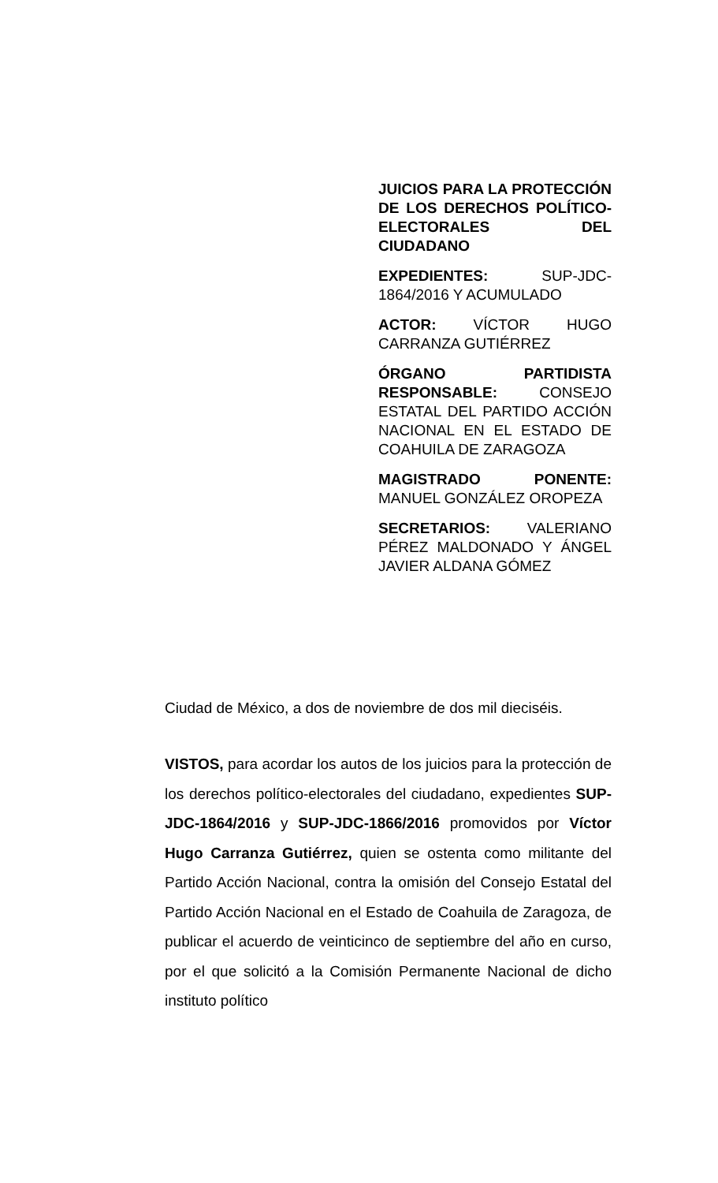JUICIOS PARA LA PROTECCIÓN DE LOS DERECHOS POLÍTICO-ELECTORALES DEL CIUDADANO
EXPEDIENTES: SUP-JDC-1864/2016 Y ACUMULADO
ACTOR: VÍCTOR HUGO CARRANZA GUTIÉRREZ
ÓRGANO PARTIDISTA RESPONSABLE: CONSEJO ESTATAL DEL PARTIDO ACCIÓN NACIONAL EN EL ESTADO DE COAHUILA DE ZARAGOZA
MAGISTRADO PONENTE: MANUEL GONZÁLEZ OROPEZA
SECRETARIOS: VALERIANO PÉREZ MALDONADO Y ÁNGEL JAVIER ALDANA GÓMEZ
Ciudad de México, a dos de noviembre de dos mil dieciséis.
VISTOS, para acordar los autos de los juicios para la protección de los derechos político-electorales del ciudadano, expedientes SUP-JDC-1864/2016 y SUP-JDC-1866/2016 promovidos por Víctor Hugo Carranza Gutiérrez, quien se ostenta como militante del Partido Acción Nacional, contra la omisión del Consejo Estatal del Partido Acción Nacional en el Estado de Coahuila de Zaragoza, de publicar el acuerdo de veinticinco de septiembre del año en curso, por el que solicitó a la Comisión Permanente Nacional de dicho instituto político